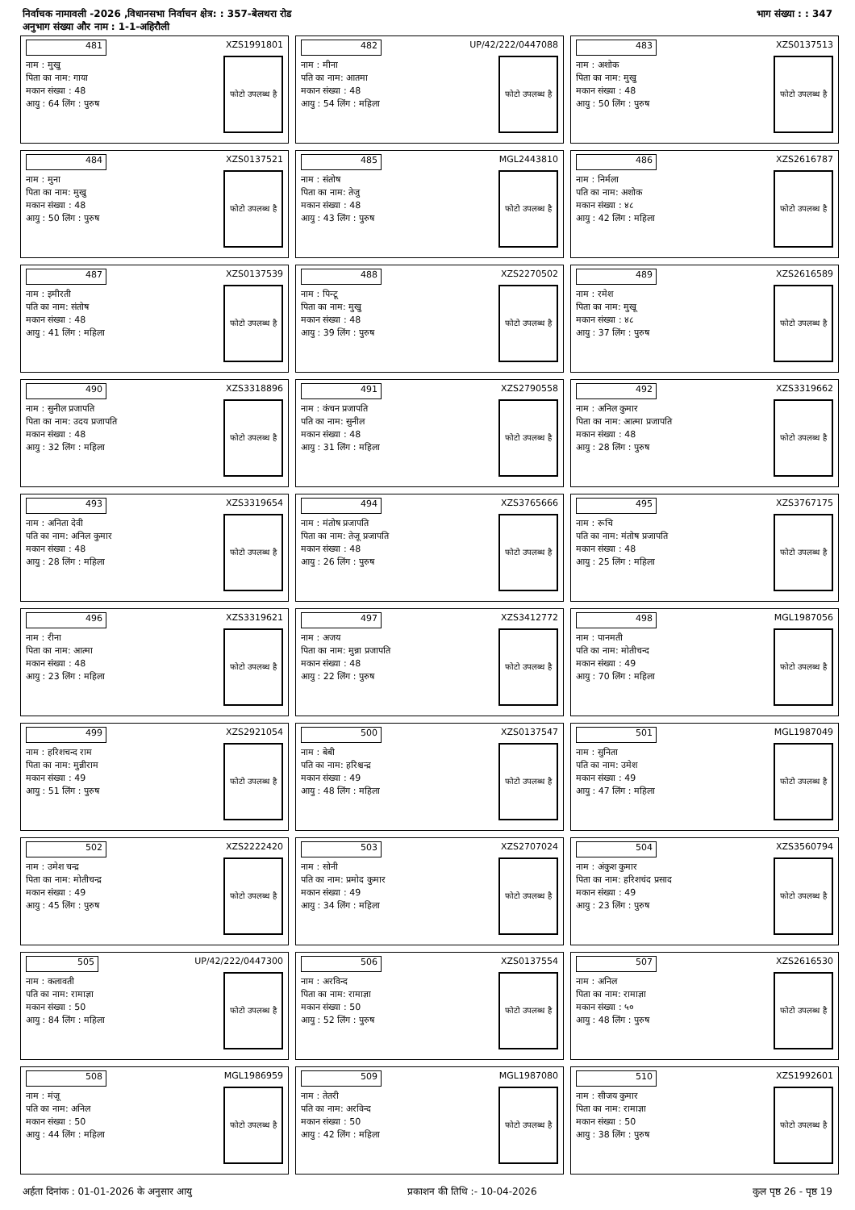निर्वाचक नामावली -2026 ,विधानसभा निर्वाचन क्षेत्र: : 357-बेलथरा रोड भाग संख्या : : 347
अनुभाग संख्या और नाम : 1-1-अहिरौली
481 XZS1991801
नाम : मुखु
पिता का नाम: गाया
मकान संख्या : 48
आयु : 64 लिंग : पुरुष
फोटो उपलब्ध है
482 UP/42/222/0447088
नाम : मीना
पति का नाम: आतमा
मकान संख्या : 48
आयु : 54 लिंग : महिला
फोटो उपलब्ध है
483 XZS0137513
नाम : अशोक
पिता का नाम: मुखु
मकान संख्या : 48
आयु : 50 लिंग : पुरुष
फोटो उपलब्ध है
484 XZS0137521
नाम : मुना
पिता का नाम: मुखु
मकान संख्या : 48
आयु : 50 लिंग : पुरुष
फोटो उपलब्ध है
485 MGL2443810
नाम : संतोष
पिता का नाम: तेजु
मकान संख्या : 48
आयु : 43 लिंग : पुरुष
फोटो उपलब्ध है
486 XZS2616787
नाम : निर्मला
पति का नाम: अशोक
मकान संख्या : ४८
आयु : 42 लिंग : महिला
फोटो उपलब्ध है
487 XZS0137539
नाम : इमीरती
पति का नाम: संतोष
मकान संख्या : 48
आयु : 41 लिंग : महिला
फोटो उपलब्ध है
488 XZS2270502
नाम : पिन्टू
पिता का नाम: मुखु
मकान संख्या : 48
आयु : 39 लिंग : पुरुष
फोटो उपलब्ध है
489 XZS2616589
नाम : रमेश
पिता का नाम: मुखू
मकान संख्या : ४८
आयु : 37 लिंग : पुरुष
फोटो उपलब्ध है
490 XZS3318896
नाम : सुनील प्रजापति
पिता का नाम: उदय प्रजापति
मकान संख्या : 48
आयु : 32 लिंग : महिला
फोटो उपलब्ध है
491 XZS2790558
नाम : कंचन प्रजापति
पति का नाम: सुनील
मकान संख्या : 48
आयु : 31 लिंग : महिला
फोटो उपलब्ध है
492 XZS3319662
नाम : अनिल कुमार
पिता का नाम: आत्मा प्रजापति
मकान संख्या : 48
आयु : 28 लिंग : पुरुष
फोटो उपलब्ध है
493 XZS3319654
नाम : अनिता देवी
पति का नाम: अनिल कुमार
मकान संख्या : 48
आयु : 28 लिंग : महिला
फोटो उपलब्ध है
494 XZS3765666
नाम : मंतोष प्रजापति
पिता का नाम: तेजू प्रजापति
मकान संख्या : 48
आयु : 26 लिंग : पुरुष
फोटो उपलब्ध है
495 XZS3767175
नाम : रूचि
पति का नाम: मंतोष प्रजापति
मकान संख्या : 48
आयु : 25 लिंग : महिला
फोटो उपलब्ध है
496 XZS3319621
नाम : रीना
पिता का नाम: आत्मा
मकान संख्या : 48
आयु : 23 लिंग : महिला
फोटो उपलब्ध है
497 XZS3412772
नाम : अजय
पिता का नाम: मुन्ना प्रजापति
मकान संख्या : 48
आयु : 22 लिंग : पुरुष
फोटो उपलब्ध है
498 MGL1987056
नाम : पानमती
पति का नाम: मोतीचन्द
मकान संख्या : 49
आयु : 70 लिंग : महिला
फोटो उपलब्ध है
499 XZS2921054
नाम : हरिशचन्द राम
पिता का नाम: मुन्नीराम
मकान संख्या : 49
आयु : 51 लिंग : पुरुष
फोटो उपलब्ध है
500 XZS0137547
नाम : बेबी
पति का नाम: हरिश्चन्द्र
मकान संख्या : 49
आयु : 48 लिंग : महिला
फोटो उपलब्ध है
501 MGL1987049
नाम : सुनिता
पति का नाम: उमेश
मकान संख्या : 49
आयु : 47 लिंग : महिला
फोटो उपलब्ध है
502 XZS2222420
नाम : उमेश चन्द्र
पिता का नाम: मोतीचन्द्र
मकान संख्या : 49
आयु : 45 लिंग : पुरुष
फोटो उपलब्ध है
503 XZS2707024
नाम : सोनी
पति का नाम: प्रमोद कुमार
मकान संख्या : 49
आयु : 34 लिंग : महिला
फोटो उपलब्ध है
504 XZS3560794
नाम : अंकुश कुमार
पिता का नाम: हरिशचंद प्रसाद
मकान संख्या : 49
आयु : 23 लिंग : पुरुष
फोटो उपलब्ध है
505 UP/42/222/0447300
नाम : कलावती
पति का नाम: रामाज्ञा
मकान संख्या : 50
आयु : 84 लिंग : महिला
फोटो उपलब्ध है
506 XZS0137554
नाम : अरविन्द
पिता का नाम: रामाज्ञा
मकान संख्या : 50
आयु : 52 लिंग : पुरुष
फोटो उपलब्ध है
507 XZS2616530
नाम : अनिल
पिता का नाम: रामाज्ञा
मकान संख्या : ५०
आयु : 48 लिंग : पुरुष
फोटो उपलब्ध है
508 MGL1986959
नाम : मंजू
पति का नाम: अनिल
मकान संख्या : 50
आयु : 44 लिंग : महिला
फोटो उपलब्ध है
509 MGL1987080
नाम : तेतरी
पति का नाम: अरविन्द
मकान संख्या : 50
आयु : 42 लिंग : महिला
फोटो उपलब्ध है
510 XZS1992601
नाम : सीजय कुमार
पिता का नाम: रामाज्ञा
मकान संख्या : 50
आयु : 38 लिंग : पुरुष
फोटो उपलब्ध है
अर्हता दिनांक : 01-01-2026 के अनुसार आयु प्रकाशन की तिथि :- 10-04-2026 कुल पृष्ठ 26 - पृष्ठ 19